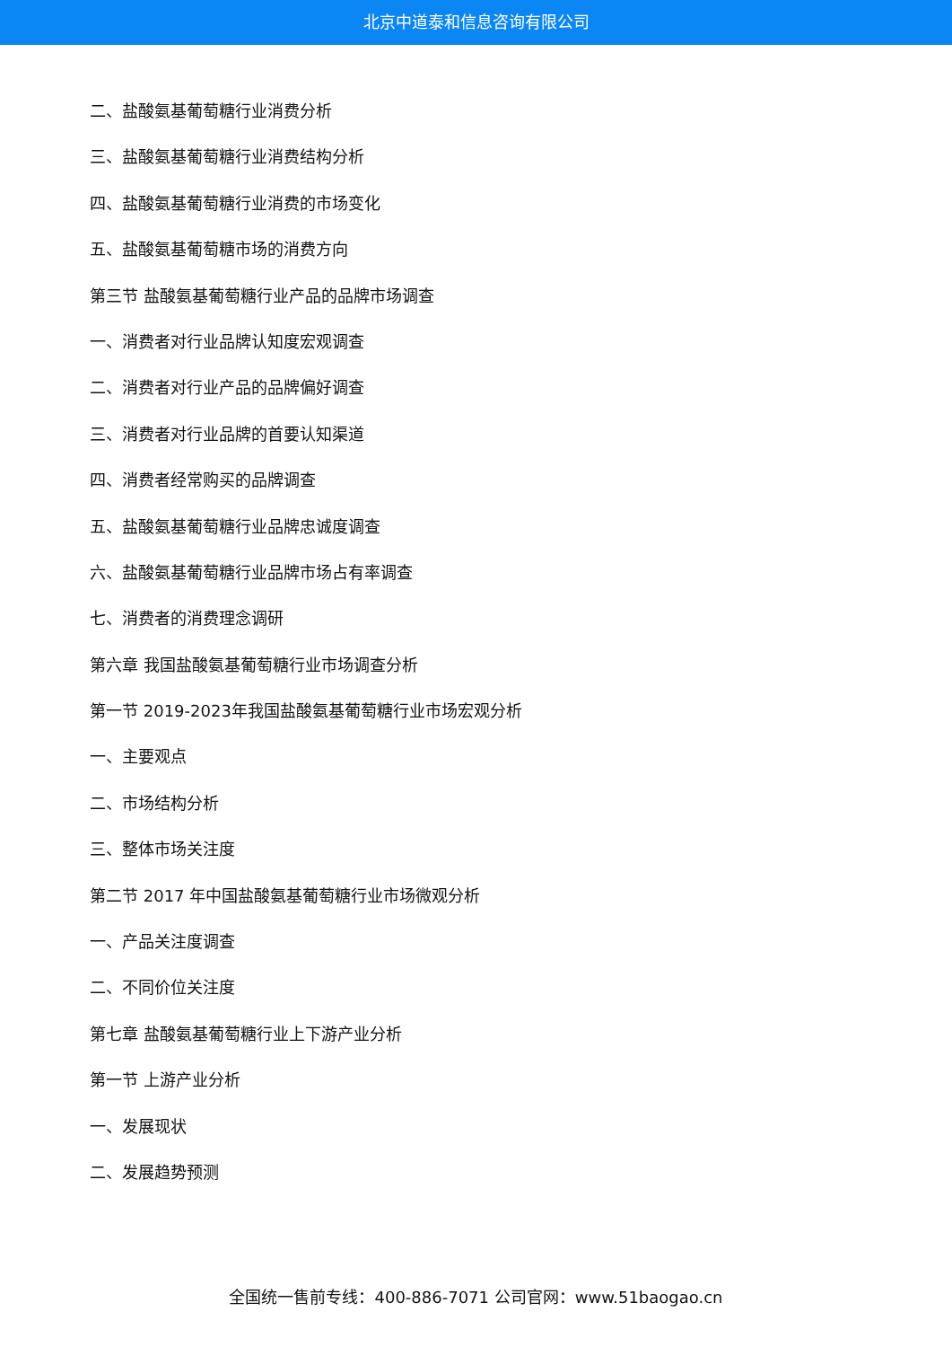北京中道泰和信息咨询有限公司
二、盐酸氨基葡萄糖行业消费分析
三、盐酸氨基葡萄糖行业消费结构分析
四、盐酸氨基葡萄糖行业消费的市场变化
五、盐酸氨基葡萄糖市场的消费方向
第三节 盐酸氨基葡萄糖行业产品的品牌市场调查
一、消费者对行业品牌认知度宏观调查
二、消费者对行业产品的品牌偏好调查
三、消费者对行业品牌的首要认知渠道
四、消费者经常购买的品牌调查
五、盐酸氨基葡萄糖行业品牌忠诚度调查
六、盐酸氨基葡萄糖行业品牌市场占有率调查
七、消费者的消费理念调研
第六章 我国盐酸氨基葡萄糖行业市场调查分析
第一节 2019-2023年我国盐酸氨基葡萄糖行业市场宏观分析
一、主要观点
二、市场结构分析
三、整体市场关注度
第二节 2017 年中国盐酸氨基葡萄糖行业市场微观分析
一、产品关注度调查
二、不同价位关注度
第七章 盐酸氨基葡萄糖行业上下游产业分析
第一节 上游产业分析
一、发展现状
二、发展趋势预测
全国统一售前专线：400-886-7071 公司官网：www.51baogao.cn